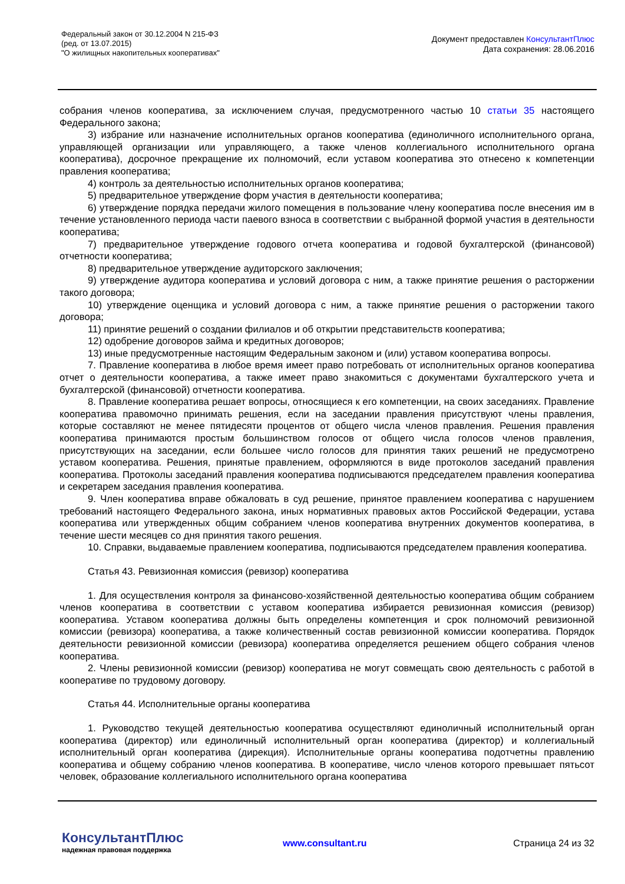Федеральный закон от 30.12.2004 N 215-ФЗ
(ред. от 13.07.2015)
"О жилищных накопительных кооперативах"
Документ предоставлен КонсультантПлюс
Дата сохранения: 28.06.2016
собрания членов кооператива, за исключением случая, предусмотренного частью 10 статьи 35 настоящего Федерального закона;
3) избрание или назначение исполнительных органов кооператива (единоличного исполнительного органа, управляющей организации или управляющего, а также членов коллегиального исполнительного органа кооператива), досрочное прекращение их полномочий, если уставом кооператива это отнесено к компетенции правления кооператива;
4) контроль за деятельностью исполнительных органов кооператива;
5) предварительное утверждение форм участия в деятельности кооператива;
6) утверждение порядка передачи жилого помещения в пользование члену кооператива после внесения им в течение установленного периода части паевого взноса в соответствии с выбранной формой участия в деятельности кооператива;
7) предварительное утверждение годового отчета кооператива и годовой бухгалтерской (финансовой) отчетности кооператива;
8) предварительное утверждение аудиторского заключения;
9) утверждение аудитора кооператива и условий договора с ним, а также принятие решения о расторжении такого договора;
10) утверждение оценщика и условий договора с ним, а также принятие решения о расторжении такого договора;
11) принятие решений о создании филиалов и об открытии представительств кооператива;
12) одобрение договоров займа и кредитных договоров;
13) иные предусмотренные настоящим Федеральным законом и (или) уставом кооператива вопросы.
7. Правление кооператива в любое время имеет право потребовать от исполнительных органов кооператива отчет о деятельности кооператива, а также имеет право знакомиться с документами бухгалтерского учета и бухгалтерской (финансовой) отчетности кооператива.
8. Правление кооператива решает вопросы, относящиеся к его компетенции, на своих заседаниях. Правление кооператива правомочно принимать решения, если на заседании правления присутствуют члены правления, которые составляют не менее пятидесяти процентов от общего числа членов правления. Решения правления кооператива принимаются простым большинством голосов от общего числа голосов членов правления, присутствующих на заседании, если большее число голосов для принятия таких решений не предусмотрено уставом кооператива. Решения, принятые правлением, оформляются в виде протоколов заседаний правления кооператива. Протоколы заседаний правления кооператива подписываются председателем правления кооператива и секретарем заседания правления кооператива.
9. Член кооператива вправе обжаловать в суд решение, принятое правлением кооператива с нарушением требований настоящего Федерального закона, иных нормативных правовых актов Российской Федерации, устава кооператива или утвержденных общим собранием членов кооператива внутренних документов кооператива, в течение шести месяцев со дня принятия такого решения.
10. Справки, выдаваемые правлением кооператива, подписываются председателем правления кооператива.
Статья 43. Ревизионная комиссия (ревизор) кооператива
1. Для осуществления контроля за финансово-хозяйственной деятельностью кооператива общим собранием членов кооператива в соответствии с уставом кооператива избирается ревизионная комиссия (ревизор) кооператива. Уставом кооператива должны быть определены компетенция и срок полномочий ревизионной комиссии (ревизора) кооператива, а также количественный состав ревизионной комиссии кооператива. Порядок деятельности ревизионной комиссии (ревизора) кооператива определяется решением общего собрания членов кооператива.
2. Члены ревизионной комиссии (ревизор) кооператива не могут совмещать свою деятельность с работой в кооперативе по трудовому договору.
Статья 44. Исполнительные органы кооператива
1. Руководство текущей деятельностью кооператива осуществляют единоличный исполнительный орган кооператива (директор) или единоличный исполнительный орган кооператива (директор) и коллегиальный исполнительный орган кооператива (дирекция). Исполнительные органы кооператива подотчетны правлению кооператива и общему собранию членов кооператива. В кооперативе, число членов которого превышает пятьсот человек, образование коллегиального исполнительного органа кооператива
КонсультантПлюс
надежная правовая поддержка
www.consultant.ru Страница 24 из 32